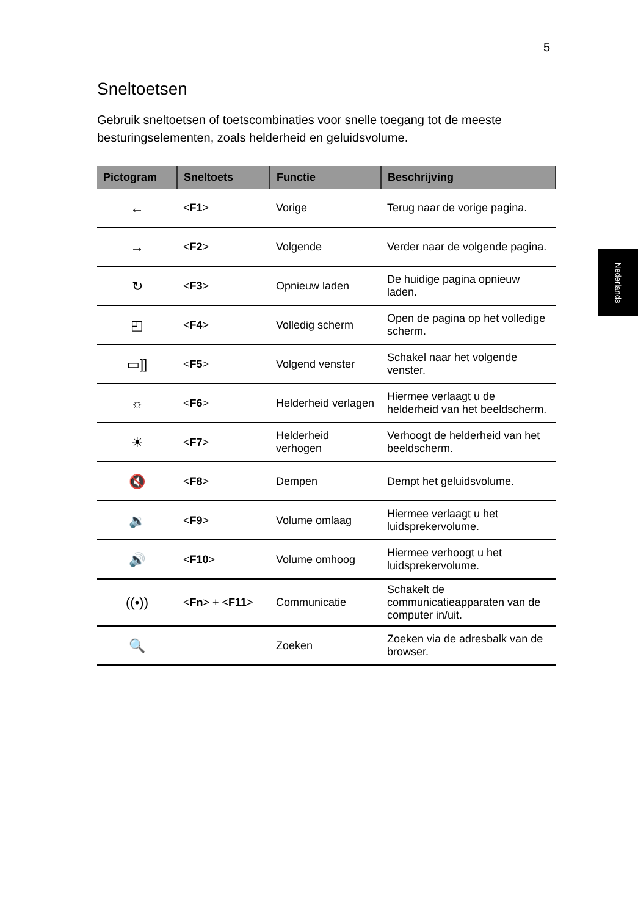5
Nederlands
Sneltoetsen
Gebruik sneltoetsen of toetscombinaties voor snelle toegang tot de meeste besturingselementen, zoals helderheid en geluidsvolume.
| Pictogram | Sneltoets | Functie | Beschrijving |
| --- | --- | --- | --- |
| ← | < F1 > | Vorige | Terug naar de vorige pagina. |
| → | < F2 > | Volgende | Verder naar de volgende pagina. |
| ↻ | < F3 > | Opnieuw laden | De huidige pagina opnieuw laden. |
| ◰ | < F4 > | Volledig scherm | Open de pagina op het volledige scherm. |
| ▭]] | < F5 > | Volgend venster | Schakel naar het volgende venster. |
| ☼ | < F6 > | Helderheid verlagen | Hiermee verlaagt u de helderheid van het beeldscherm. |
| ☀ | < F7 > | Helderheid verhogen | Verhoogt de helderheid van het beeldscherm. |
| 🔇 | < F8 > | Dempen | Dempt het geluidsvolume. |
| 🔉 | < F9 > | Volume omlaag | Hiermee verlaagt u het luidsprekervolume. |
| 🔊 | < F10 > | Volume omhoog | Hiermee verhoogt u het luidsprekervolume. |
| ((•)) | < Fn > + < F11 > | Communicatie | Schakelt de communicatieapparaten van de computer in/uit. |
| 🔍 | | Zoeken | Zoeken via de adresbalk van de browser. |